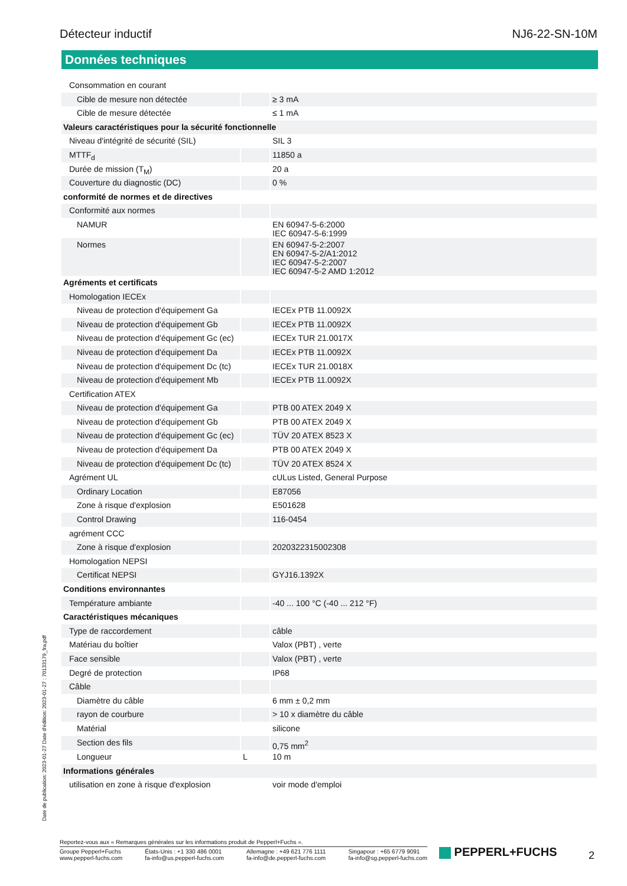Détecteur inductif NJ6-22-SN-10M
Données techniques
| Consommation en courant | | |
| Cible de mesure non détectée | | ≥ 3 mA |
| Cible de mesure détectée | | ≤ 1 mA |
| Valeurs caractéristiques pour la sécurité fonctionnelle | | |
| Niveau d'intégrité de sécurité (SIL) | | SIL 3 |
| MTTF<sub>d</sub> | | 11850 a |
| Durée de mission (T<sub>M</sub>) | | 20 a |
| Couverture du diagnostic (DC) | | 0 % |
| conformité de normes et de directives | | |
| Conformité aux normes | | |
| NAMUR | | EN 60947-5-6:2000 IEC 60947-5-6:1999 |
| Normes | | EN 60947-5-2:2007 EN 60947-5-2/A1:2012 IEC 60947-5-2:2007 IEC 60947-5-2 AMD 1:2012 |
| Agréments et certificats | | |
| Homologation IECEx | | |
| Niveau de protection d'équipement Ga | | IECEx PTB 11.0092X |
| Niveau de protection d'équipement Gb | | IECEx PTB 11.0092X |
| Niveau de protection d'équipement Gc (ec) | | IECEx TUR 21.0017X |
| Niveau de protection d'équipement Da | | IECEx PTB 11.0092X |
| Niveau de protection d'équipement Dc (tc) | | IECEx TUR 21.0018X |
| Niveau de protection d'équipement Mb | | IECEx PTB 11.0092X |
| Certification ATEX | | |
| Niveau de protection d'équipement Ga | | PTB 00 ATEX 2049 X |
| Niveau de protection d'équipement Gb | | PTB 00 ATEX 2049 X |
| Niveau de protection d'équipement Gc (ec) | | TÜV 20 ATEX 8523 X |
| Niveau de protection d'équipement Da | | PTB 00 ATEX 2049 X |
| Niveau de protection d'équipement Dc (tc) | | TÜV 20 ATEX 8524 X |
| Agrément UL | | cULus Listed, General Purpose |
| Ordinary Location | | E87056 |
| Zone à risque d'explosion | | E501628 |
| Control Drawing | | 116-0454 |
| agrément CCC | | |
| Zone à risque d'explosion | | 2020322315002308 |
| Homologation NEPSI | | |
| Certificat NEPSI | | GYJ16.1392X |
| Conditions environnantes | | |
| Température ambiante | | -40 ... 100 °C (-40 ... 212 °F) |
| Caractéristiques mécaniques | | |
| Type de raccordement | | câble |
| Matériau du boîtier | | Valox (PBT) , verte |
| Face sensible | | Valox (PBT) , verte |
| Degré de protection | | IP68 |
| Câble | | |
| Diamètre du câble | | 6 mm ± 0,2 mm |
| rayon de courbure | | > 10 x diamètre du câble |
| Matérial | | silicone |
| Section des fils | | 0,75 mm<sup>2</sup> |
| Longueur | L | 10 m |
| Informations générales | | |
| utilisation en zone à risque d'explosion | | voir mode d'emploi |
Date de publication: 2023-01-27 Date d'édition: 2023-01-27 : 70133179_fra.pdf
Reportez-vous aux « Remarques générales sur les informations produit de Pepperl+Fuchs ».
Groupe Pepperl+Fuchs
www.pepperl-fuchs.com
États-Unis : +1 330 486 0001
fa-info@us.pepperl-fuchs.com
Allemagne : +49 621 776 1111
fa-info@de.pepperl-fuchs.com
Singapour : +65 6779 9091
fa-info@sg.pepperl-fuchs.com
PEPPERL+FUCHS 2